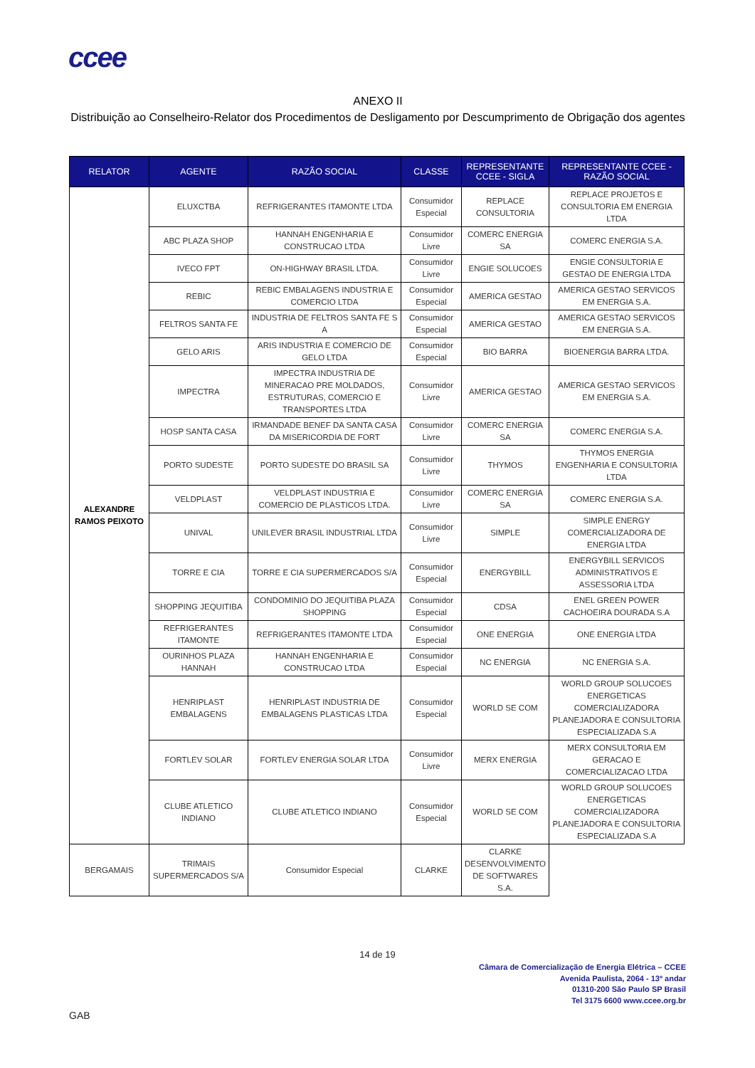ccee
ANEXO II
Distribuição ao Conselheiro-Relator dos Procedimentos de Desligamento por Descumprimento de Obrigação dos agentes
| RELATOR | AGENTE | RAZÃO SOCIAL | CLASSE | REPRESENTANTE CCEE - SIGLA | REPRESENTANTE CCEE - RAZÃO SOCIAL |
| --- | --- | --- | --- | --- | --- |
| ALEXANDRE RAMOS PEIXOTO | ELUXCTBA | REFRIGERANTES ITAMONTE LTDA | Consumidor Especial | REPLACE CONSULTORIA | REPLACE PROJETOS E CONSULTORIA EM ENERGIA LTDA |
| | ABC PLAZA SHOP | HANNAH ENGENHARIA E CONSTRUCAO LTDA | Consumidor Livre | COMERC ENERGIA SA | COMERC ENERGIA S.A. |
| | IVECO FPT | ON-HIGHWAY BRASIL LTDA. | Consumidor Livre | ENGIE SOLUCOES | ENGIE CONSULTORIA E GESTAO DE ENERGIA LTDA |
| | REBIC | REBIC EMBALAGENS INDUSTRIA E COMERCIO LTDA | Consumidor Especial | AMERICA GESTAO | AMERICA GESTAO SERVICOS EM ENERGIA S.A. |
| | FELTROS SANTA FE | INDUSTRIA DE FELTROS SANTA FE S A | Consumidor Especial | AMERICA GESTAO | AMERICA GESTAO SERVICOS EM ENERGIA S.A. |
| | GELO ARIS | ARIS INDUSTRIA E COMERCIO DE GELO LTDA | Consumidor Especial | BIO BARRA | BIOENERGIA BARRA LTDA. |
| | IMPECTRA | IMPECTRA INDUSTRIA DE MINERACAO PRE MOLDADOS, ESTRUTURAS, COMERCIO E TRANSPORTES LTDA | Consumidor Livre | AMERICA GESTAO | AMERICA GESTAO SERVICOS EM ENERGIA S.A. |
| | HOSP SANTA CASA | IRMANDADE BENEF DA SANTA CASA DA MISERICORDIA DE FORT | Consumidor Livre | COMERC ENERGIA SA | COMERC ENERGIA S.A. |
| | PORTO SUDESTE | PORTO SUDESTE DO BRASIL SA | Consumidor Livre | THYMOS | THYMOS ENERGIA ENGENHARIA E CONSULTORIA LTDA |
| | VELDPLAST | VELDPLAST INDUSTRIA E COMERCIO DE PLASTICOS LTDA. | Consumidor Livre | COMERC ENERGIA SA | COMERC ENERGIA S.A. |
| | UNIVAL | UNILEVER BRASIL INDUSTRIAL LTDA | Consumidor Livre | SIMPLE | SIMPLE ENERGY COMERCIALIZADORA DE ENERGIA LTDA |
| | TORRE E CIA | TORRE E CIA SUPERMERCADOS S/A | Consumidor Especial | ENERGYBILL | ENERGYBILL SERVICOS ADMINISTRATIVOS E ASSESSORIA LTDA |
| | SHOPPING JEQUITIBA | CONDOMINIO DO JEQUITIBA PLAZA SHOPPING | Consumidor Especial | CDSA | ENEL GREEN POWER CACHOEIRA DOURADA S.A |
| | REFRIGERANTES ITAMONTE | REFRIGERANTES ITAMONTE LTDA | Consumidor Especial | ONE ENERGIA | ONE ENERGIA LTDA |
| | OURINHOS PLAZA HANNAH | HANNAH ENGENHARIA E CONSTRUCAO LTDA | Consumidor Especial | NC ENERGIA | NC ENERGIA S.A. |
| | HENRIPLAST EMBALAGENS | HENRIPLAST INDUSTRIA DE EMBALAGENS PLASTICAS LTDA | Consumidor Especial | WORLD SE COM | WORLD GROUP SOLUCOES ENERGETICAS COMERCIALIZADORA PLANEJADORA E CONSULTORIA ESPECIALIZADA S.A |
| | FORTLEV SOLAR | FORTLEV ENERGIA SOLAR LTDA | Consumidor Livre | MERX ENERGIA | MERX CONSULTORIA EM GERACAO E COMERCIALIZACAO LTDA |
| | CLUBE ATLETICO INDIANO | CLUBE ATLETICO INDIANO | Consumidor Especial | WORLD SE COM | WORLD GROUP SOLUCOES ENERGETICAS COMERCIALIZADORA PLANEJADORA E CONSULTORIA ESPECIALIZADA S.A |
| BERGAMAIS | TRIMAIS SUPERMERCADOS S/A | Consumidor Especial | CLARKE | CLARKE DESENVOLVIMENTO DE SOFTWARES S.A. | |
14 de 19
Câmara de Comercialização de Energia Elétrica – CCEE
Avenida Paulista, 2064 - 13º andar
01310-200 São Paulo SP Brasil
Tel 3175 6600 www.ccee.org.br
GAB